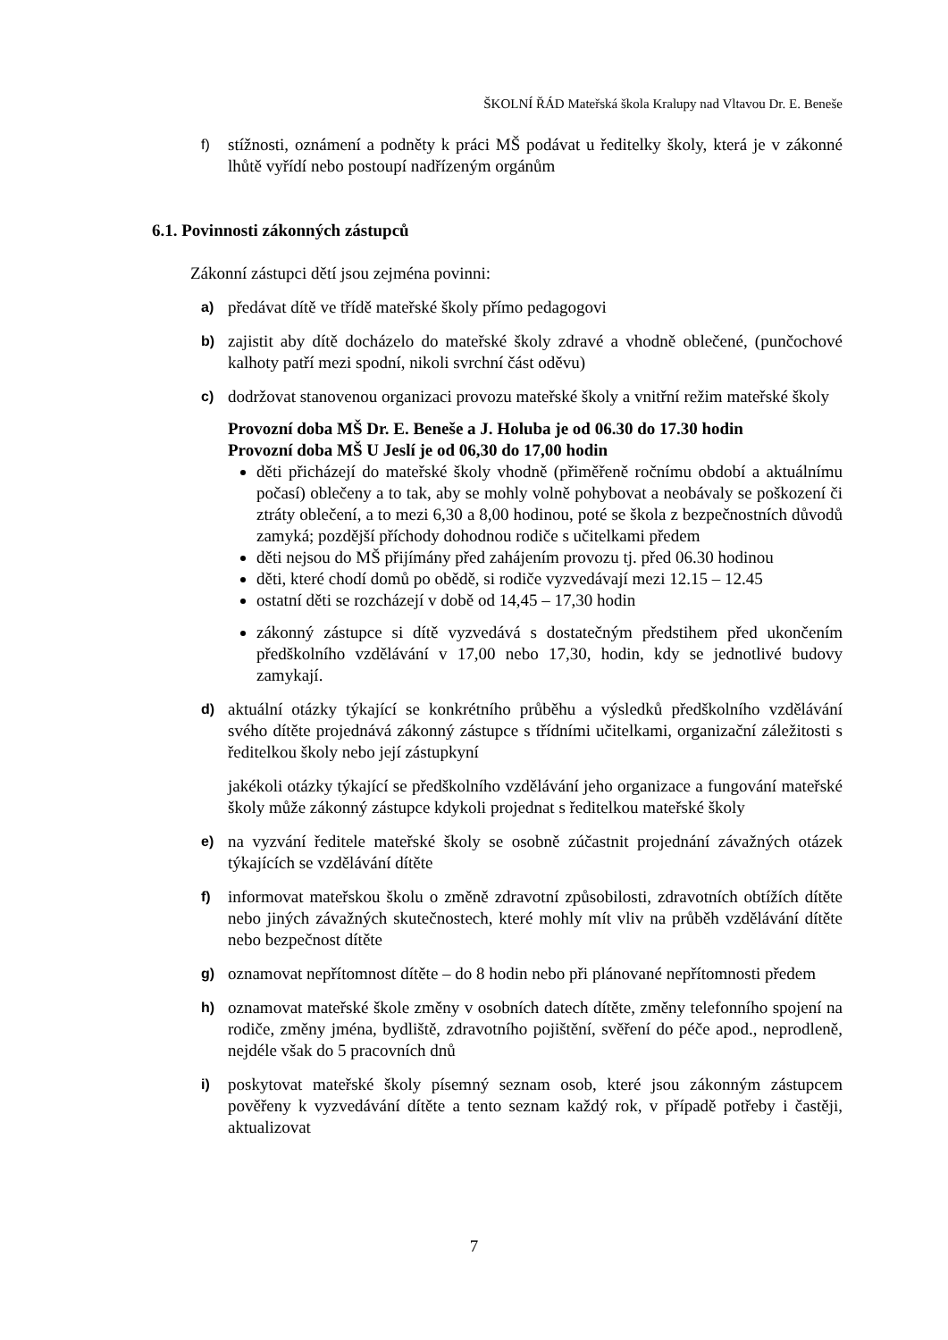ŠKOLNÍ ŘÁD Mateřská škola Kralupy nad Vltavou Dr. E. Beneše
f) stížnosti, oznámení a podněty k práci MŠ podávat u ředitelky školy, která je v zákonné lhůtě vyřídí nebo postoupí nadřízeným orgánům
6.1. Povinnosti zákonných zástupců
Zákonní zástupci dětí jsou zejména povinni:
a) předávat dítě ve třídě mateřské školy přímo pedagogovi
b) zajistit aby dítě docházelo do mateřské školy zdravé a vhodně oblečené, (punčochové kalhoty patří mezi spodní, nikoli svrchní část oděvu)
c) dodržovat stanovenou organizaci provozu mateřské školy a vnitřní režim mateřské školy
Provozní doba MŠ Dr. E. Beneše a J. Holuba je od 06.30 do 17.30 hodin
Provozní doba MŠ U Jeslí je od 06,30 do 17,00 hodin
děti přicházejí do mateřské školy vhodně (přiměřeně ročnímu období a aktuálnímu počasí) oblečeny a to tak, aby se mohly volně pohybovat a neobávaly se poškození či ztráty oblečení, a to mezi 6,30 a 8,00 hodinou, poté se škola z bezpečnostních důvodů zamyká; pozdější příchody dohodnou rodiče s učitelkami předem
děti nejsou do MŠ přijímány před zahájením provozu tj. před 06.30 hodinou
děti, které chodí domů po obědě, si rodiče vyzvedávají mezi 12.15 – 12.45
ostatní děti se rozcházejí v době od 14,45 – 17,30 hodin
zákonný zástupce si dítě vyzvedává s dostatečným předstihem před ukončením předškolního vzdělávání v 17,00 nebo 17,30, hodin, kdy se jednotlivé budovy zamykají.
d) aktuální otázky týkající se konkrétního průběhu a výsledků předškolního vzdělávání svého dítěte projednává zákonný zástupce s třídními učitelkami, organizační záležitosti s ředitelkou školy nebo její zástupkyní
jakékoli otázky týkající se předškolního vzdělávání jeho organizace a fungování mateřské školy může zákonný zástupce kdykoli projednat s ředitelkou mateřské školy
e) na vyzvání ředitele mateřské školy se osobně zúčastnit projednání závažných otázek týkajících se vzdělávání dítěte
f) informovat mateřskou školu o změně zdravotní způsobilosti, zdravotních obtížích dítěte nebo jiných závažných skutečnostech, které mohly mít vliv na průběh vzdělávání dítěte nebo bezpečnost dítěte
g) oznamovat nepřítomnost dítěte – do 8 hodin nebo při plánované nepřítomnosti předem
h) oznamovat mateřské škole změny v osobních datech dítěte, změny telefonního spojení na rodiče, změny jména, bydliště, zdravotního pojištění, svěření do péče apod., neprodleně, nejdéle však do 5 pracovních dnů
i) poskytovat mateřské školy písemný seznam osob, které jsou zákonným zástupcem pověřeny k vyzvedávání dítěte a tento seznam každý rok, v případě potřeby i častěji, aktualizovat
7